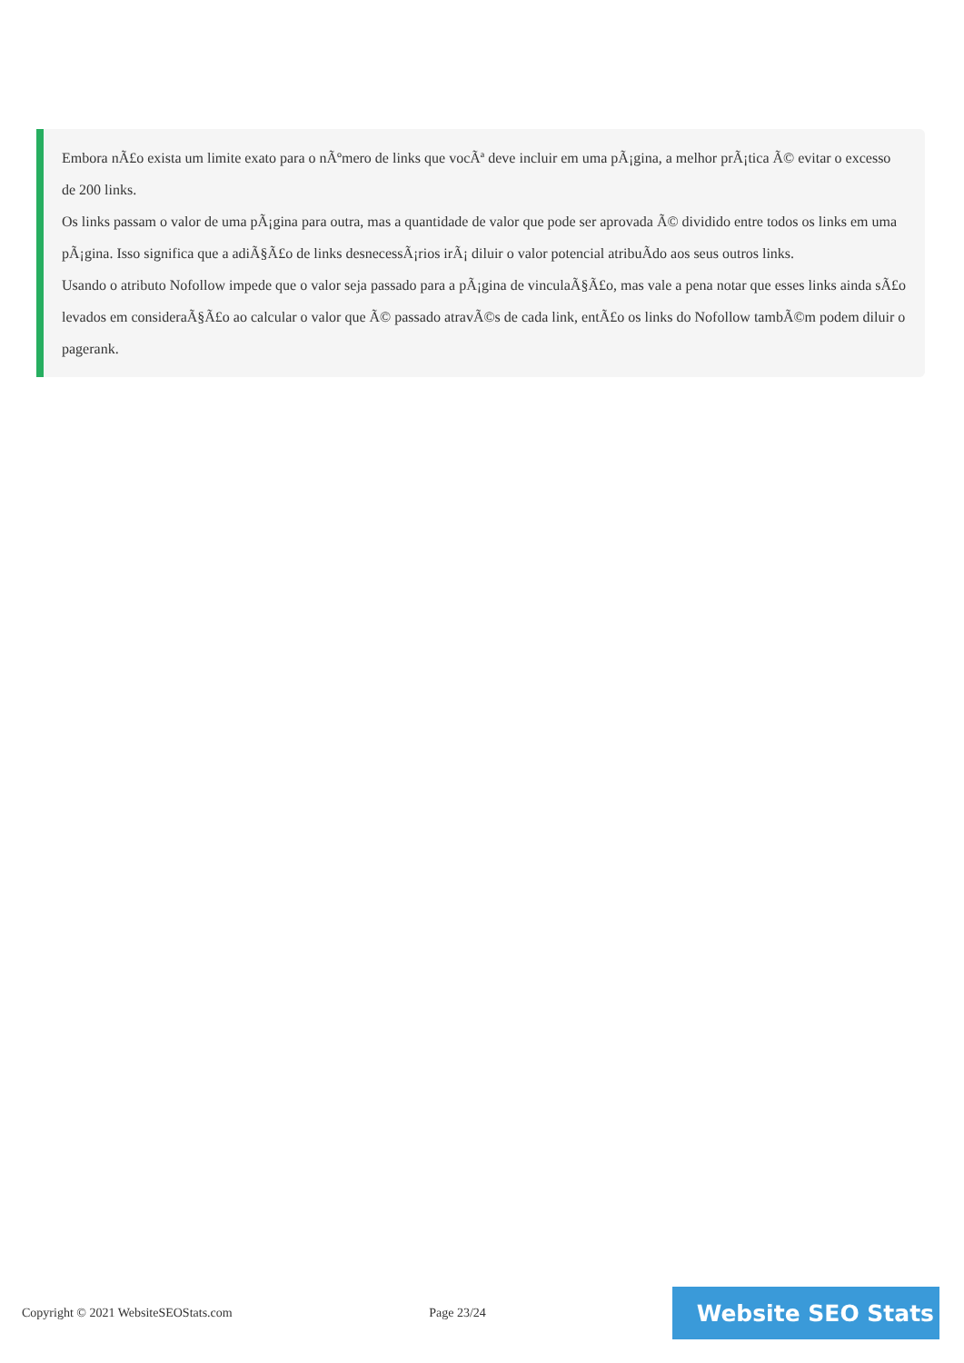Embora nÃ£o exista um limite exato para o nÃºmero de links que vocÃª deve incluir em uma pÃ¡gina, a melhor prÃ¡tica Ã© evitar o excesso de 200 links.
Os links passam o valor de uma pÃ¡gina para outra, mas a quantidade de valor que pode ser aprovada Ã© dividido entre todos os links em uma pÃ¡gina. Isso significa que a adiÃ§Ã£o de links desnecessÃ¡rios irÃ¡ diluir o valor potencial atribuÃdo aos seus outros links.
Usando o atributo Nofollow impede que o valor seja passado para a pÃ¡gina de vinculaÃ§Ã£o, mas vale a pena notar que esses links ainda sÃ£o levados em consideraÃ§Ã£o ao calcular o valor que Ã© passado atravÃ©s de cada link, entÃ£o os links do Nofollow tambÃ©m podem diluir o pagerank.
Copyright © 2021 WebsiteSEOStats.com Page 23/24
Website SEO Stats